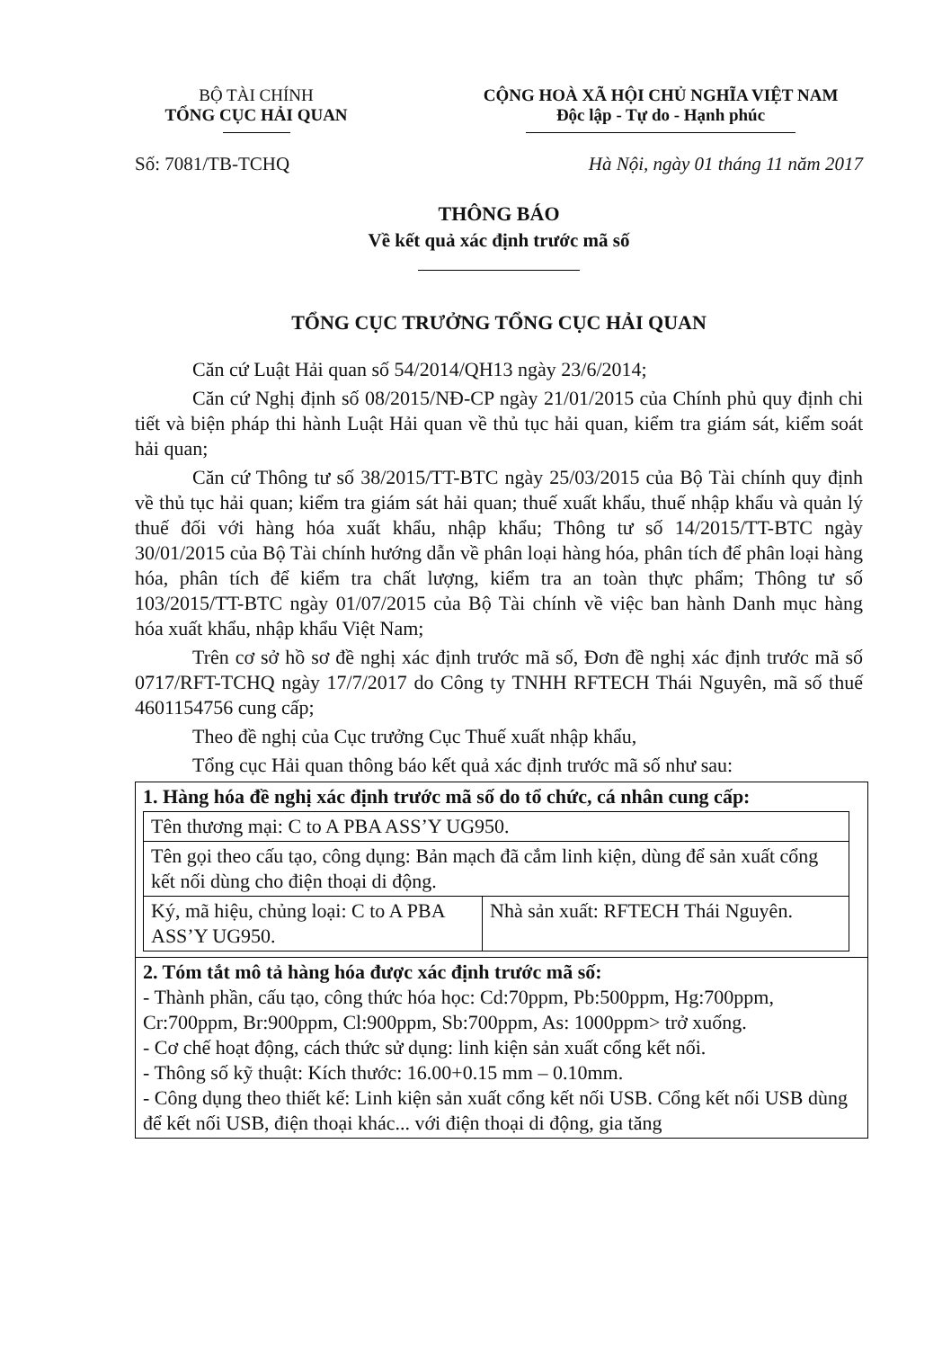BỘ TÀI CHÍNH
TỔNG CỤC HẢI QUAN
CỘNG HOÀ XÃ HỘI CHỦ NGHĨA VIỆT NAM
Độc lập - Tự do - Hạnh phúc
Số: 7081/TB-TCHQ Hà Nội, ngày 01 tháng 11 năm 2017
THÔNG BÁO
Về kết quả xác định trước mã số
TỔNG CỤC TRƯỞNG TỔNG CỤC HẢI QUAN
Căn cứ Luật Hải quan số 54/2014/QH13 ngày 23/6/2014;
Căn cứ Nghị định số 08/2015/NĐ-CP ngày 21/01/2015 của Chính phủ quy định chi tiết và biện pháp thi hành Luật Hải quan về thủ tục hải quan, kiểm tra giám sát, kiểm soát hải quan;
Căn cứ Thông tư số 38/2015/TT-BTC ngày 25/03/2015 của Bộ Tài chính quy định về thủ tục hải quan; kiểm tra giám sát hải quan; thuế xuất khẩu, thuế nhập khẩu và quản lý thuế đối với hàng hóa xuất khẩu, nhập khẩu; Thông tư số 14/2015/TT-BTC ngày 30/01/2015 của Bộ Tài chính hướng dẫn về phân loại hàng hóa, phân tích để phân loại hàng hóa, phân tích để kiểm tra chất lượng, kiểm tra an toàn thực phẩm; Thông tư số 103/2015/TT-BTC ngày 01/07/2015 của Bộ Tài chính về việc ban hành Danh mục hàng hóa xuất khẩu, nhập khẩu Việt Nam;
Trên cơ sở hồ sơ đề nghị xác định trước mã số, Đơn đề nghị xác định trước mã số 0717/RFT-TCHQ ngày 17/7/2017 do Công ty TNHH RFTECH Thái Nguyên, mã số thuế 4601154756 cung cấp;
Theo đề nghị của Cục trưởng Cục Thuế xuất nhập khẩu,
Tổng cục Hải quan thông báo kết quả xác định trước mã số như sau:
| 1. Hàng hóa đề nghị xác định trước mã số do tổ chức, cá nhân cung cấp: / Tên thương mại: C to A PBA ASS’Y UG950. / / / Tên gọi theo cấu tạo, công dụng: Bản mạch đã cắm linh kiện, dùng để sản xuất cổng kết nối dùng cho điện thoại di động. / / / Ký, mã hiệu, chủng loại: C to A PBA ASS’Y UG950. / Nhà sản xuất: RFTECH Thái Nguyên. / |
| 2. Tóm tắt mô tả hàng hóa được xác định trước mã số: - Thành phần, cấu tạo, công thức hóa học: Cd:70ppm, Pb:500ppm, Hg:700ppm, Cr:700ppm, Br:900ppm, Cl:900ppm, Sb:700ppm, As: 1000ppm> trở xuống. - Cơ chế hoạt động, cách thức sử dụng: linh kiện sản xuất cổng kết nối. - Thông số kỹ thuật: Kích thước: 16.00+0.15 mm – 0.10mm. - Công dụng theo thiết kế: Linh kiện sản xuất cổng kết nối USB. Cổng kết nối USB dùng để kết nối USB, điện thoại khác... với điện thoại di động, gia tăng |